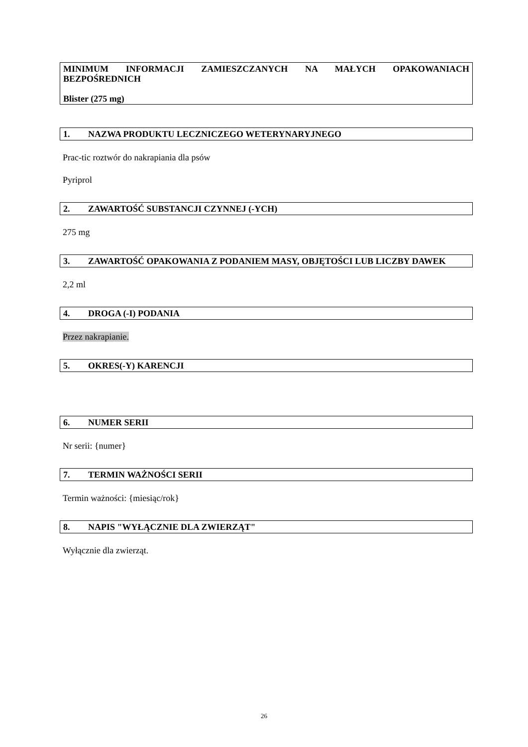MINIMUM INFORMACJI ZAMIESZCZANYCH NA MAŁYCH OPAKOWANIACH BEZPOŚREDNICH
Blister (275 mg)
1. NAZWA PRODUKTU LECZNICZEGO WETERYNARYJNEGO
Prac-tic roztwór do nakrapiania dla psów
Pyriprol
2. ZAWARTOŚĆ SUBSTANCJI CZYNNEJ (-YCH)
275 mg
3. ZAWARTOŚĆ OPAKOWANIA Z PODANIEM MASY, OBJĘTOŚCI LUB LICZBY DAWEK
2,2 ml
4. DROGA (-I) PODANIA
Przez nakrapianie.
5. OKRES(-Y) KARENCJI
6. NUMER SERII
Nr serii: {numer}
7. TERMIN WAŻNOŚCI SERII
Termin ważności: {miesiąc/rok}
8. NAPIS "WYŁĄCZNIE DLA ZWIERZĄT"
Wyłącznie dla zwierząt.
26